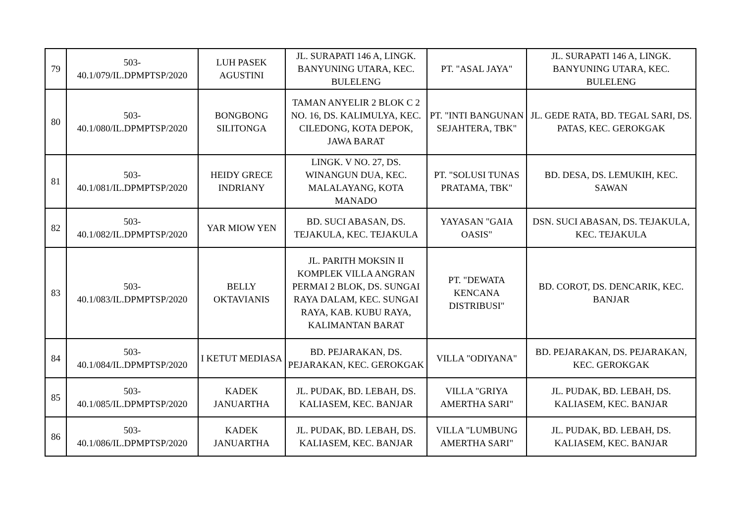| 79 | 503- 40.1/079/IL.DPMPTSP/2020 | LUH PASEK AGUSTINI | JL. SURAPATI 146 A, LINGK. BANYUNING UTARA, KEC. BULELENG | PT. "ASAL JAYA" | JL. SURAPATI 146 A, LINGK. BANYUNING UTARA, KEC. BULELENG |
| 80 | 503- 40.1/080/IL.DPMPTSP/2020 | BONGBONG SILITONGA | TAMAN ANYELIR 2 BLOK C 2 NO. 16, DS. KALIMULYA, KEC. CILEDONG, KOTA DEPOK, JAWA BARAT | PT. "INTI BANGUNAN SEJAHTERA, TBK" | JL. GEDE RATA, BD. TEGAL SARI, DS. PATAS, KEC. GEROKGAK |
| 81 | 503- 40.1/081/IL.DPMPTSP/2020 | HEIDY GRECE INDRIANY | LINGK. V NO. 27, DS. WINANGUN DUA, KEC. MALALAYANG, KOTA MANADO | PT. "SOLUSI TUNAS PRATAMA, TBK" | BD. DESA, DS. LEMUKIH, KEC. SAWAN |
| 82 | 503- 40.1/082/IL.DPMPTSP/2020 | YAR MIOW YEN | BD. SUCI ABASAN, DS. TEJAKULA, KEC. TEJAKULA | YAYASAN "GAIA OASIS" | DSN. SUCI ABASAN, DS. TEJAKULA, KEC. TEJAKULA |
| 83 | 503- 40.1/083/IL.DPMPTSP/2020 | BELLY OKTAVIANIS | JL. PARITH MOKSIN II KOMPLEK VILLA ANGRAN PERMAI 2 BLOK, DS. SUNGAI RAYA DALAM, KEC. SUNGAI RAYA, KAB. KUBU RAYA, KALIMANTAN BARAT | PT. "DEWATA KENCANA DISTRIBUSI" | BD. COROT, DS. DENCARIK, KEC. BANJAR |
| 84 | 503- 40.1/084/IL.DPMPTSP/2020 | I KETUT MEDIASA | BD. PEJARAKAN, DS. PEJARAKAN, KEC. GEROKGAK | VILLA "ODIYANA" | BD. PEJARAKAN, DS. PEJARAKAN, KEC. GEROKGAK |
| 85 | 503- 40.1/085/IL.DPMPTSP/2020 | KADEK JANUARTHA | JL. PUDAK, BD. LEBAH, DS. KALIASEM, KEC. BANJAR | VILLA "GRIYA AMERTHA SARI" | JL. PUDAK, BD. LEBAH, DS. KALIASEM, KEC. BANJAR |
| 86 | 503- 40.1/086/IL.DPMPTSP/2020 | KADEK JANUARTHA | JL. PUDAK, BD. LEBAH, DS. KALIASEM, KEC. BANJAR | VILLA "LUMBUNG AMERTHA SARI" | JL. PUDAK, BD. LEBAH, DS. KALIASEM, KEC. BANJAR |